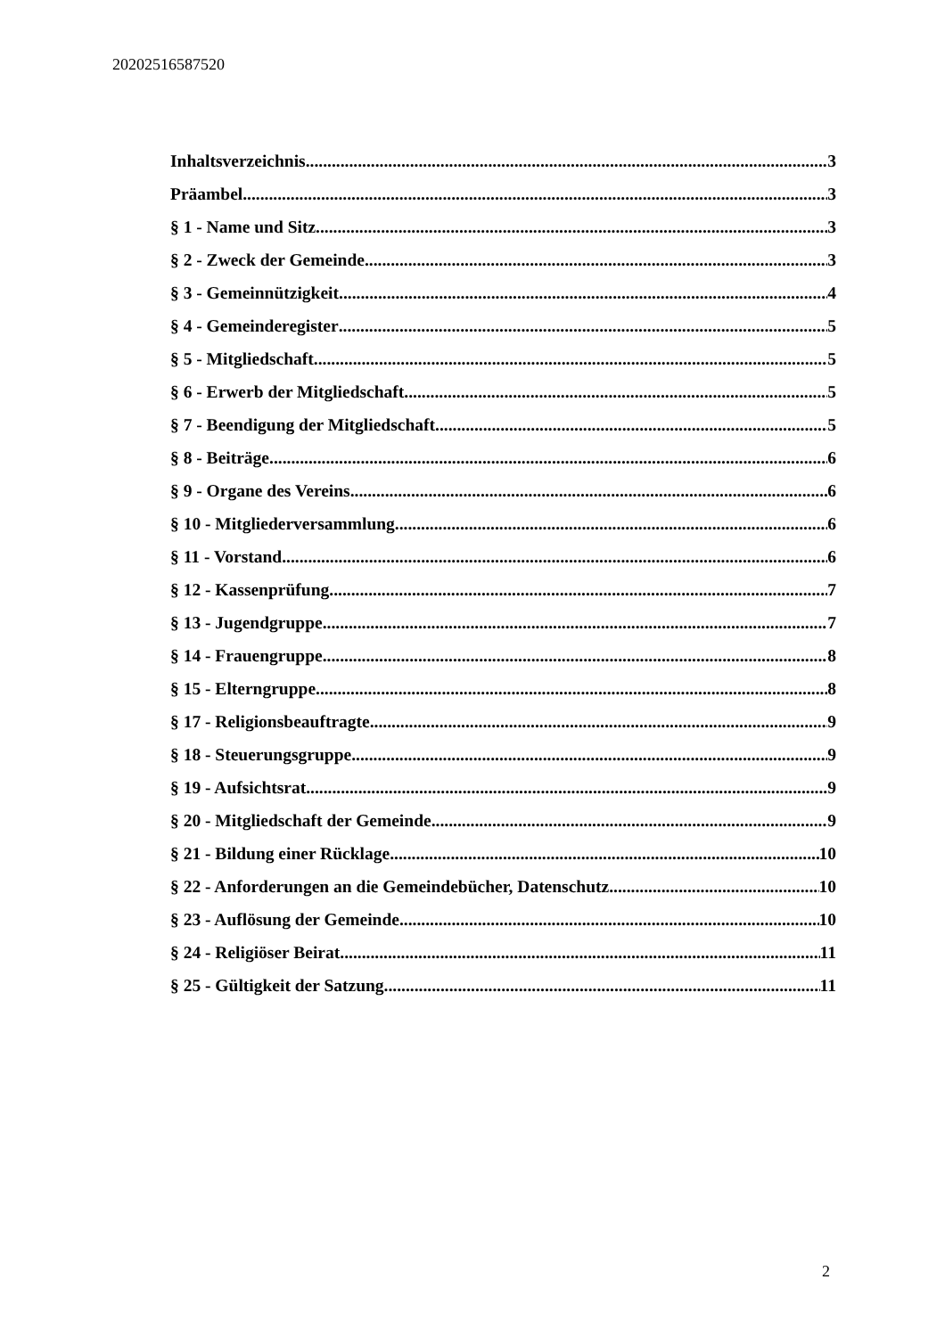20202516587520
Inhaltsverzeichnis 3
Präambel 3
§ 1 - Name und Sitz 3
§ 2 - Zweck der Gemeinde 3
§ 3 - Gemeinnützigkeit 4
§ 4 - Gemeinderegister 5
§ 5 - Mitgliedschaft 5
§ 6 - Erwerb der Mitgliedschaft 5
§ 7 - Beendigung der Mitgliedschaft 5
§ 8 - Beiträge 6
§ 9 - Organe des Vereins 6
§ 10 - Mitgliederversammlung 6
§ 11 - Vorstand 6
§ 12 - Kassenprüfung 7
§ 13 - Jugendgruppe 7
§ 14 - Frauengruppe 8
§ 15 - Elterngruppe 8
§ 17 - Religionsbeauftragte 9
§ 18 - Steuerungsgruppe 9
§ 19 - Aufsichtsrat 9
§ 20 - Mitgliedschaft der Gemeinde 9
§ 21 - Bildung einer Rücklage 10
§ 22 - Anforderungen an die Gemeindebücher, Datenschutz 10
§ 23 - Auflösung der Gemeinde 10
§ 24 - Religiöser Beirat 11
§ 25 - Gültigkeit der Satzung 11
2